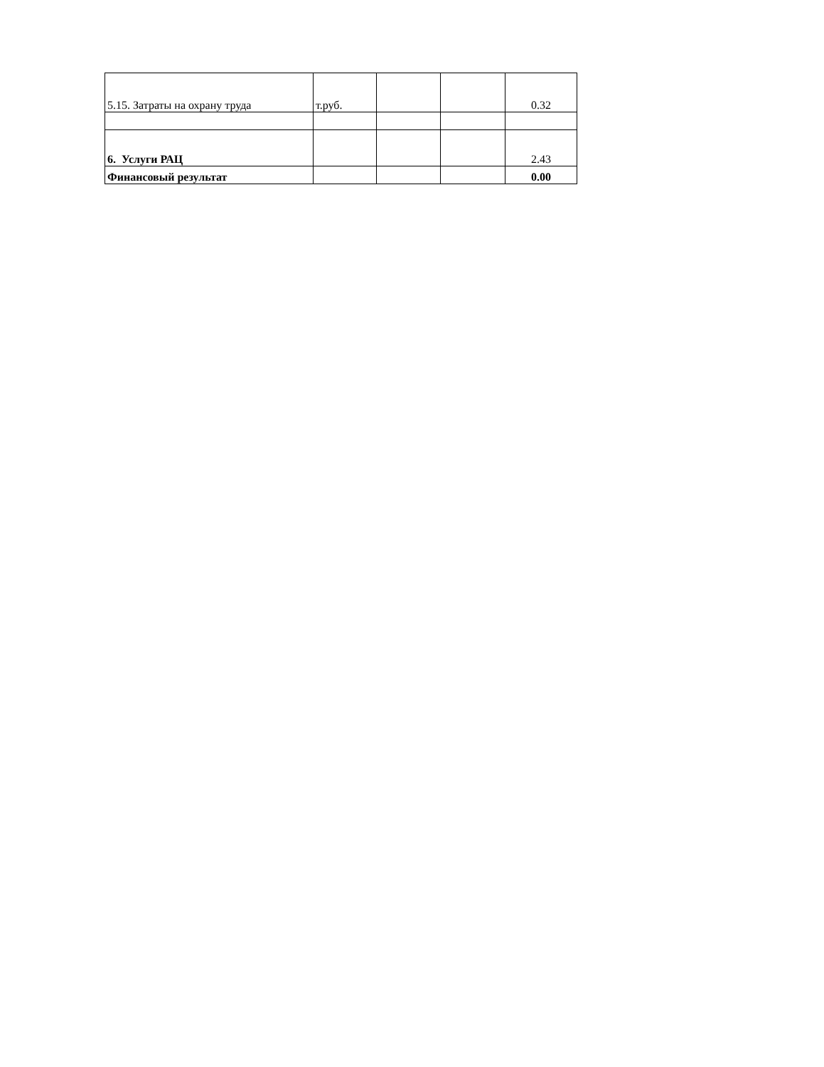| 5.15. Затраты на охрану труда | т.руб. | | | 0.32 |
| 6. Услуги РАЦ | | | | 2.43 |
| Финансовый результат | | | | 0.00 |